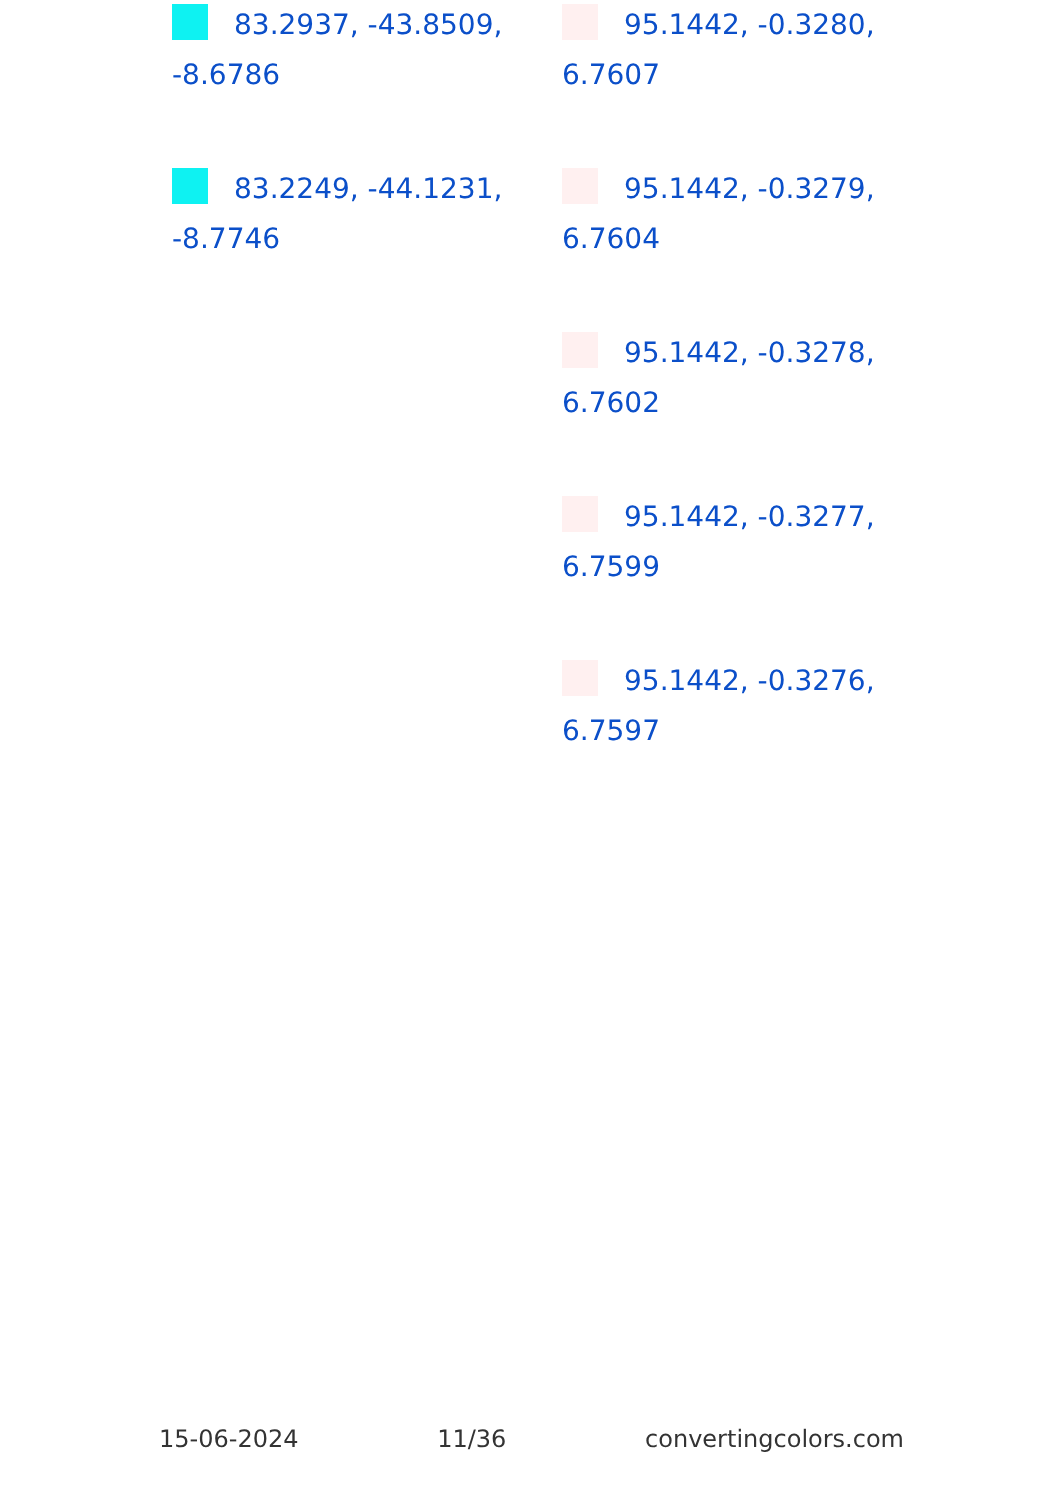83.2937, -43.8509,
-8.6786
83.2249, -44.1231,
-8.7746
95.1442, -0.3280,
6.7607
95.1442, -0.3279,
6.7604
95.1442, -0.3278,
6.7602
95.1442, -0.3277,
6.7599
95.1442, -0.3276,
6.7597
15-06-2024 11/36 convertingcolors.com